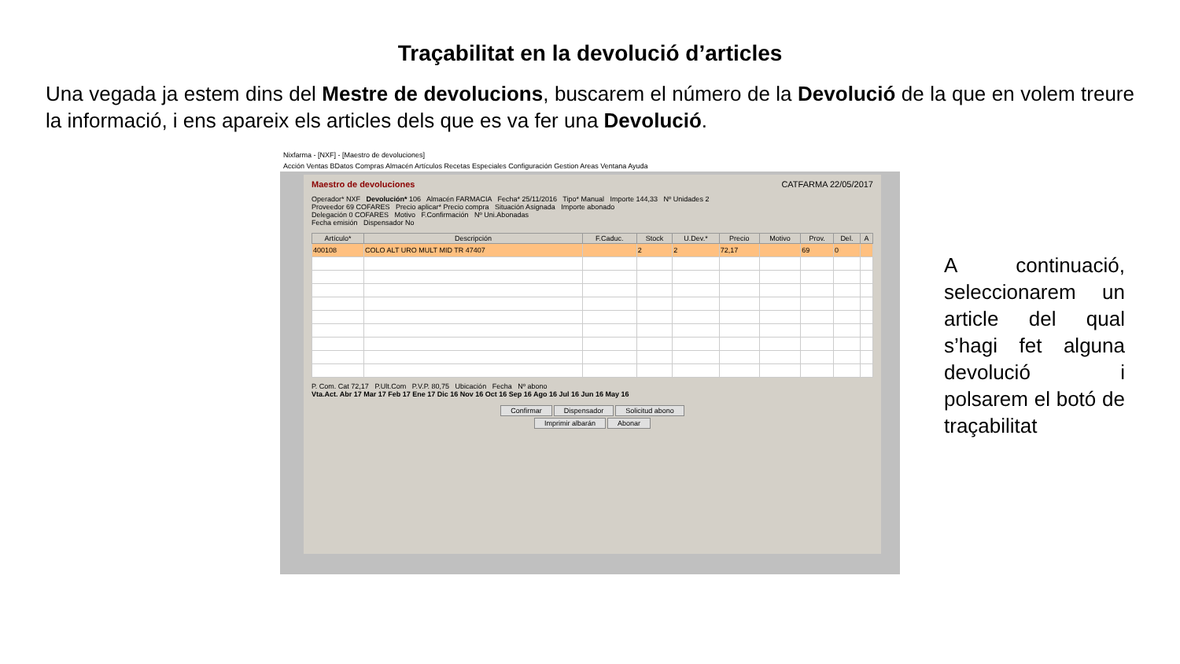Traçabilitat en la devolució d’articles
Una vegada ja estem dins del Mestre de devolucions, buscarem el número de la Devolució de la que en volem treure la informació, i ens apareix els articles dels que es va fer una Devolució.
Nixfarma - [NXF] - [Maestro de devoluciones]
Acción Ventas BDatos Compras Almacén Artículos Recetas Especiales Configuración Gestion Areas Ventana Ayuda
Maestro de devoluciones CATFARMA 22/05/2017
Operador* NXF Devolución* 106 Almacén FARMACIA Fecha* 25/11/2016 Tipo* Manual Importe 144,33 Nº Unidades 2
Proveedor 69 COFARES Precio aplicar* Precio compra Situación Asignada Importe abonado
Delegación 0 COFARES Motivo F.Confirmación Nº Uni.Abonadas
Fecha emisión Dispensador No
| Artículo* | Descripción | F.Caduc. | Stock | U.Dev.* | Precio | Motivo | Prov. | Del. | A |
| --- | --- | --- | --- | --- | --- | --- | --- | --- | --- |
| 400108 | COLO ALT URO MULT MID TR 47407 | | 2 | 2 | 72,17 | | 69 | 0 | |
P. Com. Cat 72,17 P.Ult.Com P.V.P. 80,75 Ubicación Fecha Nº abono
Vta.Act. Abr 17 Mar 17 Feb 17 Ene 17 Dic 16 Nov 16 Oct 16 Sep 16 Ago 16 Jul 16 Jun 16 May 16
Confirmar Dispensador Solicitud abono
Imprimir albarán Abonar
A continuació, seleccionarem un article del qual s’hagi fet alguna devolució i polsarem el botó de traçabilitat